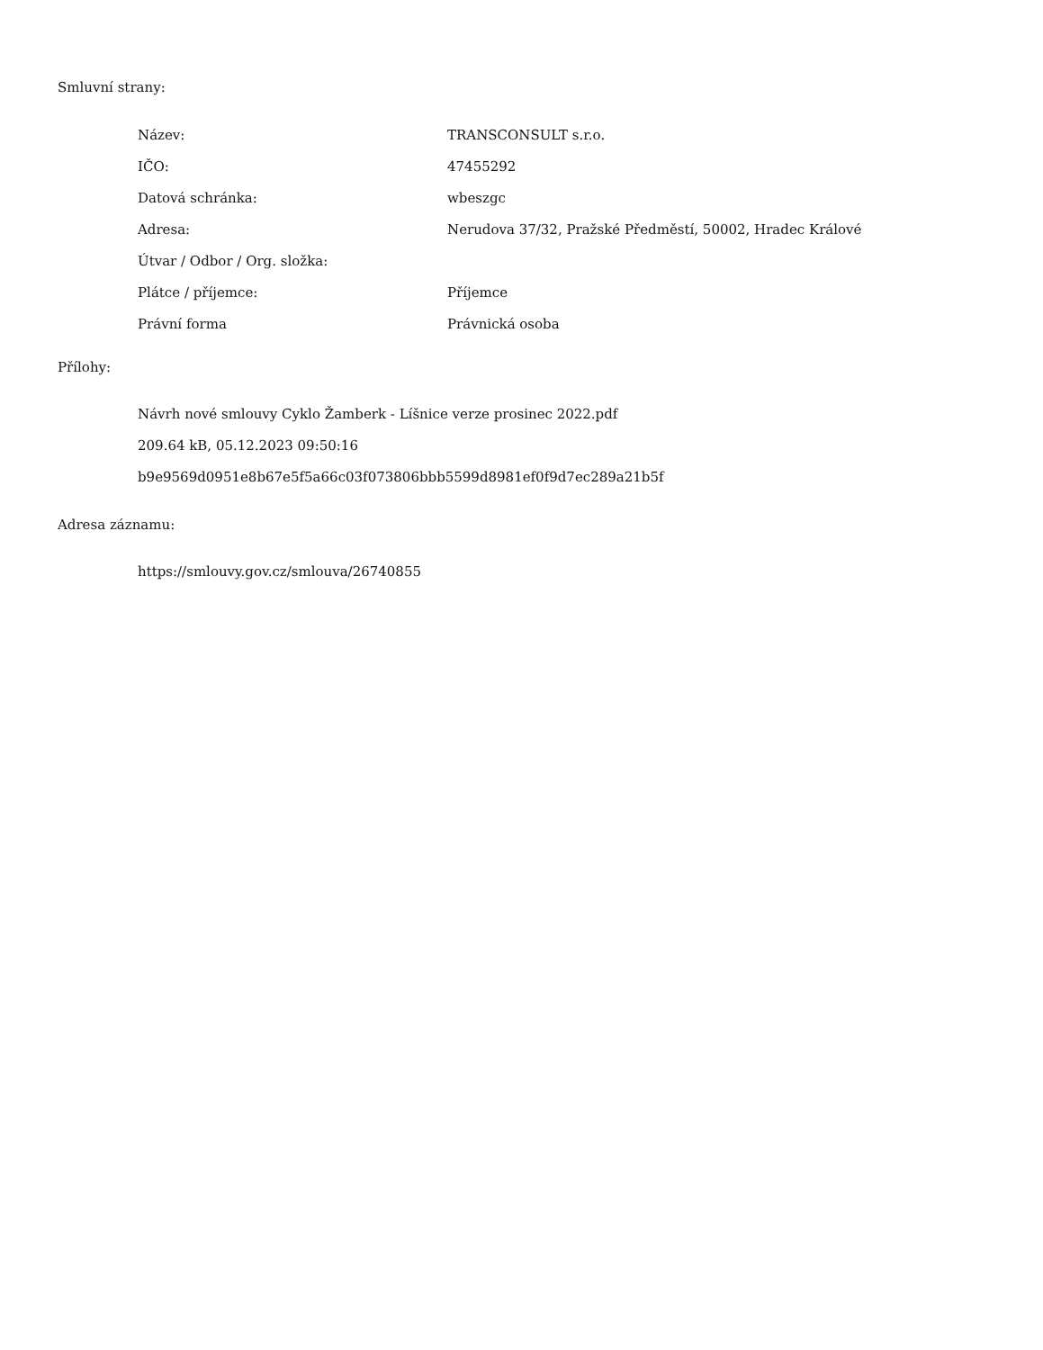Smluvní strany:
| Název: | TRANSCONSULT s.r.o. |
| IČO: | 47455292 |
| Datová schránka: | wbeszgc |
| Adresa: | Nerudova 37/32, Pražské Předměstí, 50002, Hradec Králové |
| Útvar / Odbor / Org. složka: | |
| Plátce / příjemce: | Příjemce |
| Právní forma | Právnická osoba |
Přílohy:
Návrh nové smlouvy Cyklo Žamberk - Líšnice verze prosinec 2022.pdf
209.64 kB, 05.12.2023 09:50:16
b9e9569d0951e8b67e5f5a66c03f073806bbb5599d8981ef0f9d7ec289a21b5f
Adresa záznamu:
https://smlouvy.gov.cz/smlouva/26740855